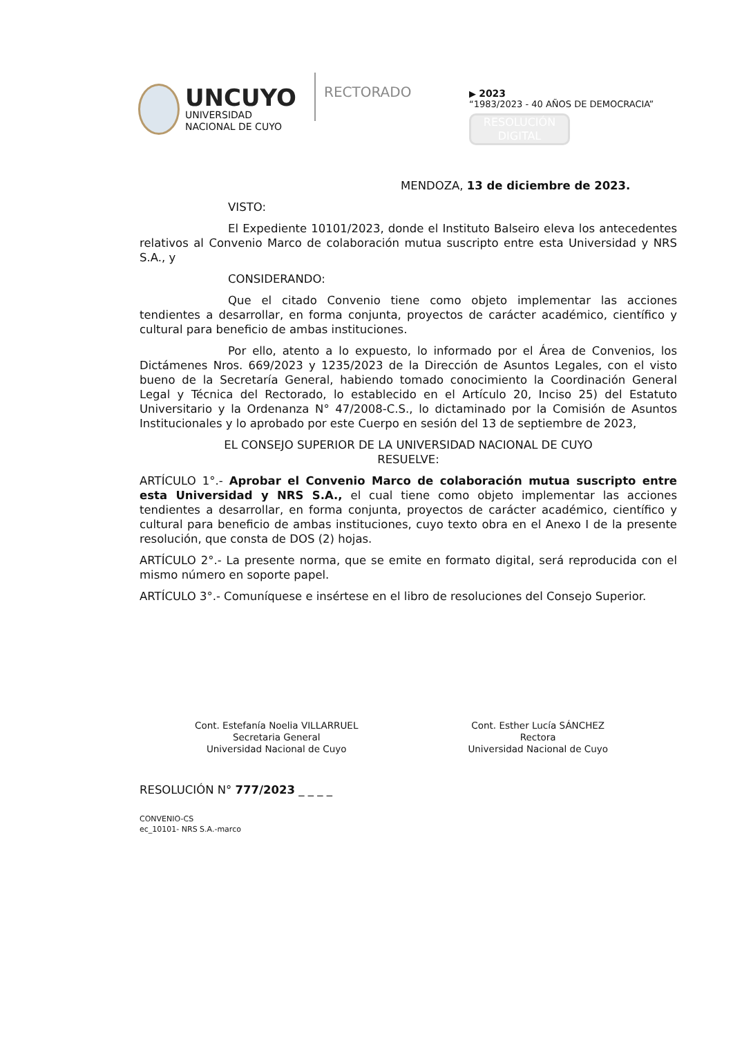UNCUYO
UNIVERSIDAD
NACIONAL DE CUYO
RECTORADO
▶ 2023
“1983/2023 - 40 AÑOS DE DEMOCRACIA”
RESOLUCIÓN
DIGITAL
MENDOZA, 13 de diciembre de 2023.
VISTO:
El Expediente 10101/2023, donde el Instituto Balseiro eleva los antecedentes relativos al Convenio Marco de colaboración mutua suscripto entre esta Universidad y NRS S.A., y
CONSIDERANDO:
Que el citado Convenio tiene como objeto implementar las acciones tendientes a desarrollar, en forma conjunta, proyectos de carácter académico, científico y cultural para beneficio de ambas instituciones.
Por ello, atento a lo expuesto, lo informado por el Área de Convenios, los Dictámenes Nros. 669/2023 y 1235/2023 de la Dirección de Asuntos Legales, con el visto bueno de la Secretaría General, habiendo tomado conocimiento la Coordinación General Legal y Técnica del Rectorado, lo establecido en el Artículo 20, Inciso 25) del Estatuto Universitario y la Ordenanza N° 47/2008-C.S., lo dictaminado por la Comisión de Asuntos Institucionales y lo aprobado por este Cuerpo en sesión del 13 de septiembre de 2023,
EL CONSEJO SUPERIOR DE LA UNIVERSIDAD NACIONAL DE CUYO
RESUELVE:
ARTÍCULO 1°.- Aprobar el Convenio Marco de colaboración mutua suscripto entre esta Universidad y NRS S.A., el cual tiene como objeto implementar las acciones tendientes a desarrollar, en forma conjunta, proyectos de carácter académico, científico y cultural para beneficio de ambas instituciones, cuyo texto obra en el Anexo I de la presente resolución, que consta de DOS (2) hojas.
ARTÍCULO 2°.- La presente norma, que se emite en formato digital, será reproducida con el mismo número en soporte papel.
ARTÍCULO 3°.- Comuníquese e insértese en el libro de resoluciones del Consejo Superior.
Cont. Estefanía Noelia VILLARRUEL
Secretaria General
Universidad Nacional de Cuyo
Cont. Esther Lucía SÁNCHEZ
Rectora
Universidad Nacional de Cuyo
RESOLUCIÓN N° 777/2023 _ _ _ _
CONVENIO-CS
ec_10101- NRS S.A.-marco